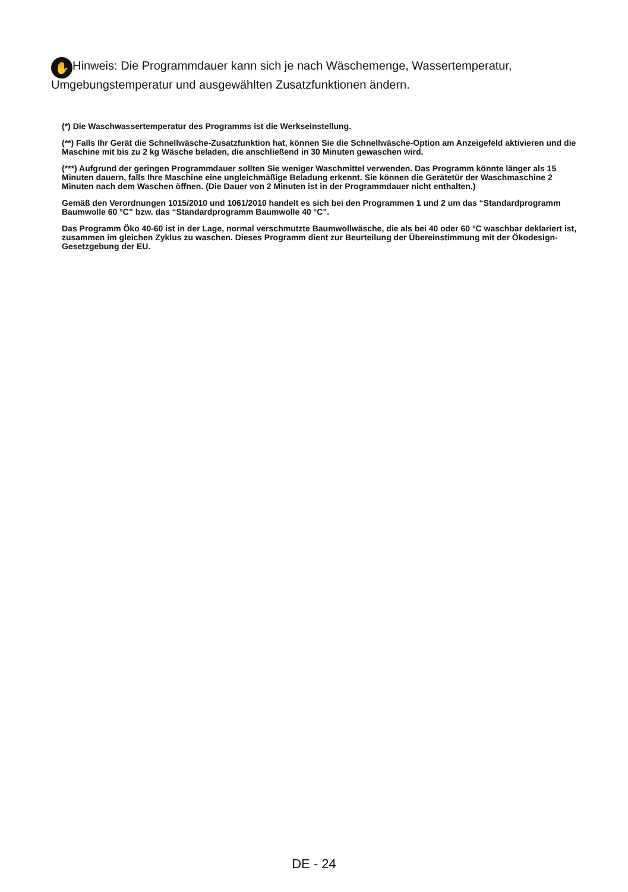✋ Hinweis: Die Programmdauer kann sich je nach Wäschemenge, Wassertemperatur, Umgebungstemperatur und ausgewählten Zusatzfunktionen ändern.
(*) Die Waschwassertemperatur des Programms ist die Werkseinstellung.
(**) Falls Ihr Gerät die Schnellwäsche-Zusatzfunktion hat, können Sie die Schnellwäsche-Option am Anzeigefeld aktivieren und die Maschine mit bis zu 2 kg Wäsche beladen, die anschließend in 30 Minuten gewaschen wird.
(***) Aufgrund der geringen Programmdauer sollten Sie weniger Waschmittel verwenden. Das Programm könnte länger als 15 Minuten dauern, falls Ihre Maschine eine ungleichmäßige Beladung erkennt. Sie können die Gerätetür der Waschmaschine 2 Minuten nach dem Waschen öffnen. (Die Dauer von 2 Minuten ist in der Programmdauer nicht enthalten.)
Gemäß den Verordnungen 1015/2010 und 1061/2010 handelt es sich bei den Programmen 1 und 2 um das “Standardprogramm Baumwolle 60 °C” bzw. das “Standardprogramm Baumwolle 40 °C”.
Das Programm Öko 40-60 ist in der Lage, normal verschmutzte Baumwollwäsche, die als bei 40 oder 60 °C waschbar deklariert ist, zusammen im gleichen Zyklus zu waschen. Dieses Programm dient zur Beurteilung der Übereinstimmung mit der Ökodesign-Gesetzgebung der EU.
DE - 24